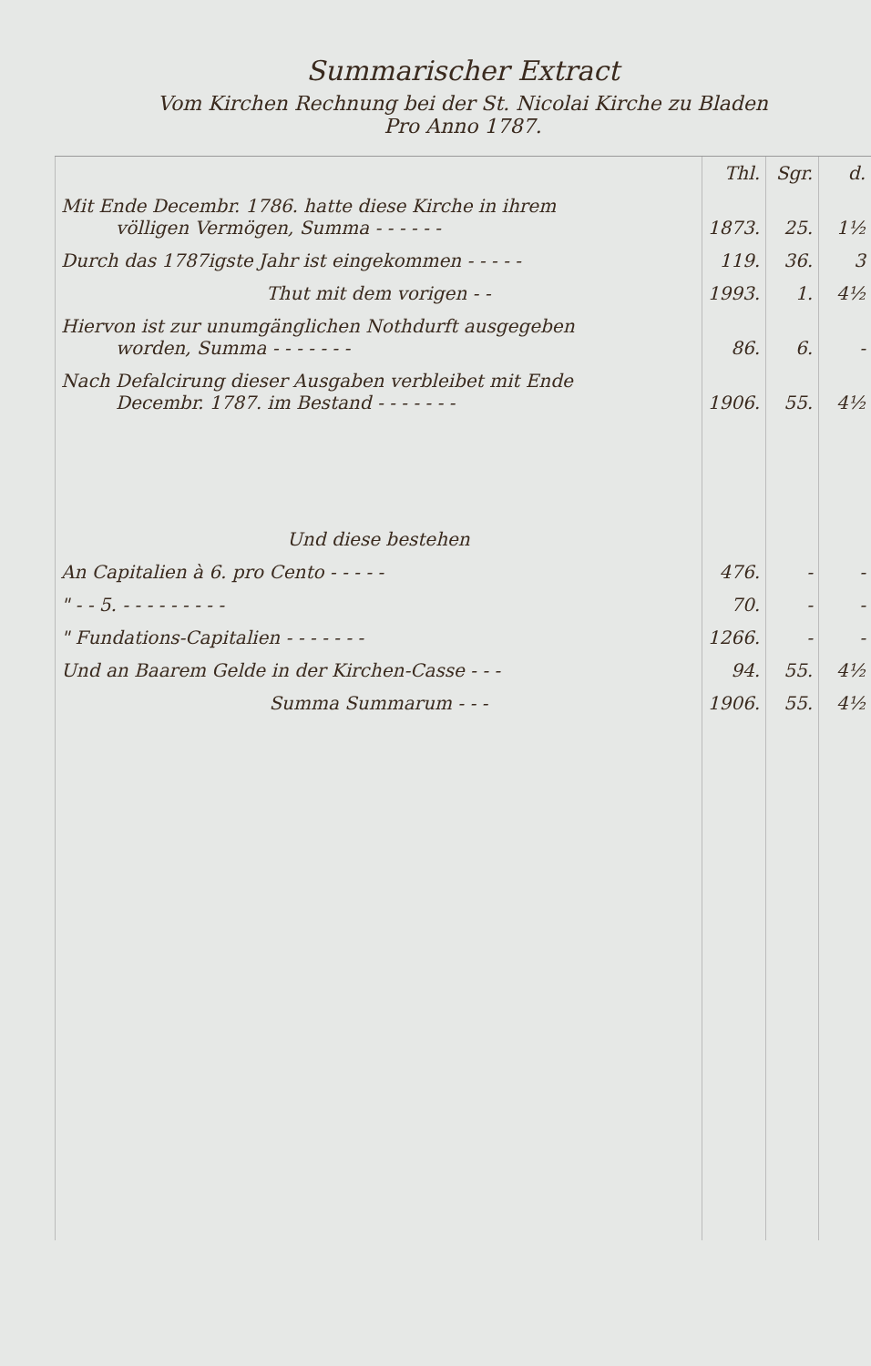Summarischer Extract
Vom Kirchen Rechnung bei der St. Nicolai Kirche zu Bladen
Pro Anno 1787.
| | Thl. | Sgr. | d. |
| Mit Ende Decembr. 1786. hatte diese Kirche in ihrem völligen Vermögen, Summa - - - - - - | 1873. | 25. | 1½ |
| Durch das 1787igste Jahr ist eingekommen - - - - - | 119. | 36. | 3 |
| Thut mit dem vorigen - - | 1993. | 1. | 4½ |
| Hiervon ist zur unumgänglichen Nothdurft ausgegeben worden, Summa - - - - - - - | 86. | 6. | - |
| Nach Defalcirung dieser Ausgaben verbleibet mit Ende Decembr. 1787. im Bestand - - - - - - - | 1906. | 55. | 4½ |
| Und diese bestehen | | | |
| An Capitalien à 6. pro Cento - - - - - | 476. | - | - |
| " - - 5. - - - - - - - - - | 70. | - | - |
| " Fundations-Capitalien - - - - - - - | 1266. | - | - |
| Und an Baarem Gelde in der Kirchen-Casse - - - | 94. | 55. | 4½ |
| Summa Summarum - - - | 1906. | 55. | 4½ |